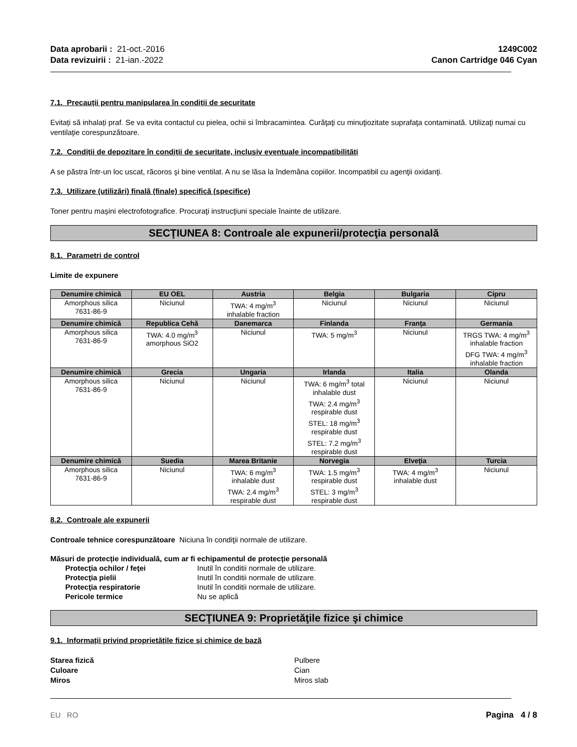Data aprobarii : 21-oct.-2016
Data revizuirii : 21-ian.-2022
1249C002
Canon Cartridge 046 Cyan
7.1. Precauții pentru manipularea în condiții de securitate
Evitați să inhalați praf. Se va evita contactul cu pielea, ochii si îmbracamintea. Curăţaţi cu minuţiozitate suprafaţa contaminată. Utilizaţi numai cu ventilaţie corespunzătoare.
7.2. Condiții de depozitare în condiții de securitate, inclusiv eventuale incompatibilități
A se păstra într-un loc uscat, răcoros şi bine ventilat. A nu se lăsa la îndemâna copiilor. Incompatibil cu agenţii oxidanţi.
7.3. Utilizare (utilizări) finală (finale) specifică (specifice)
Toner pentru mașini electrofotografice. Procuraţi instrucţiuni speciale înainte de utilizare.
SECŢIUNEA 8: Controale ale expunerii/protecţia personală
8.1. Parametri de control
Limite de expunere
| Denumire chimică | EU OEL | Austria | Belgia | Bulgaria | Cipru |
| --- | --- | --- | --- | --- | --- |
| Amorphous silica 7631-86-9 | Niciunul | TWA: 4 mg/m<sup>3</sup> inhalable fraction | Niciunul | Niciunul | Niciunul |
| Denumire chimică | Republica Cehă | Danemarca | Finlanda | Franţa | Germania |
| Amorphous silica 7631-86-9 | TWA: 4.0 mg/m<sup>3</sup> amorphous SiO2 | Niciunul | TWA: 5 mg/m<sup>3</sup> | Niciunul | TRGS TWA: 4 mg/m<sup>3</sup> inhalable fraction DFG TWA: 4 mg/m<sup>3</sup> inhalable fraction |
| Denumire chimică | Grecia | Ungaria | Irlanda | Italia | Olanda |
| Amorphous silica 7631-86-9 | Niciunul | Niciunul | TWA: 6 mg/m<sup>3</sup> total inhalable dust TWA: 2.4 mg/m<sup>3</sup> respirable dust STEL: 18 mg/m<sup>3</sup> respirable dust STEL: 7.2 mg/m<sup>3</sup> respirable dust | Niciunul | Niciunul |
| Denumire chimică | Suedia | Marea Britanie | Norvegia | Elveţia | Turcia |
| Amorphous silica 7631-86-9 | Niciunul | TWA: 6 mg/m<sup>3</sup> inhalable dust TWA: 2.4 mg/m<sup>3</sup> respirable dust | TWA: 1.5 mg/m<sup>3</sup> respirable dust STEL: 3 mg/m<sup>3</sup> respirable dust | TWA: 4 mg/m<sup>3</sup> inhalable dust | Niciunul |
8.2. Controale ale expunerii
Controale tehnice corespunzătoare Niciuna în condiţii normale de utilizare.
Măsuri de protecție individuală, cum ar fi echipamentul de protecție personală
Protecţia ochilor / feţei Inutil în conditii normale de utilizare. Protecţia pielii Inutil în conditii normale de utilizare. Protecţia respiratorie Inutil în conditii normale de utilizare. Pericole termice Nu se aplică
SECŢIUNEA 9: Proprietăţile fizice şi chimice
9.1. Informații privind proprietățile fizice și chimice de bază
Starea fizică Pulbere Culoare Cian Miros Miros slab
EU RO Pagina 4 / 8